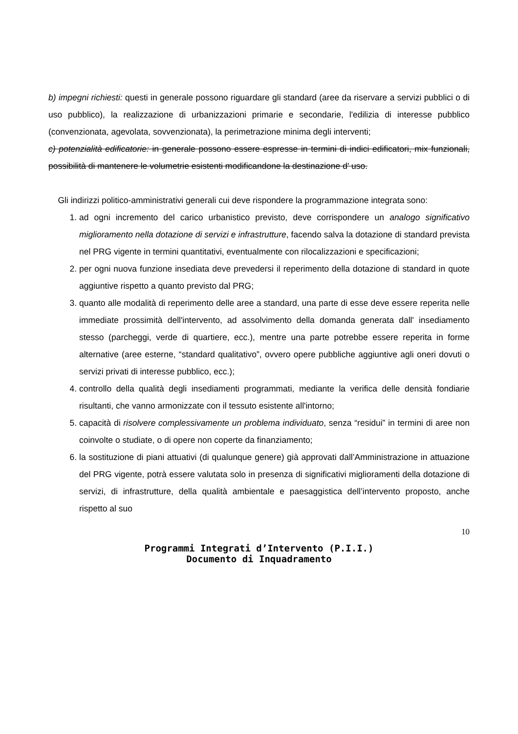b) impegni richiesti: questi in generale possono riguardare gli standard (aree da riservare a servizi pubblici o di uso pubblico), la realizzazione di urbanizzazioni primarie e secondarie, l'edilizia di interesse pubblico (convenzionata, agevolata, sovvenzionata), la perimetrazione minima degli interventi;
c) potenzialità edificatorie: in generale possono essere espresse in termini di indici edificatori, mix funzionali, possibilità di mantenere le volumetrie esistenti modificandone la destinazione d' uso.
Gli indirizzi politico-amministrativi generali cui deve rispondere la programmazione integrata sono:
1. ad ogni incremento del carico urbanistico previsto, deve corrispondere un analogo significativo miglioramento nella dotazione di servizi e infrastrutture, facendo salva la dotazione di standard prevista nel PRG vigente in termini quantitativi, eventualmente con rilocalizzazioni e specificazioni;
2. per ogni nuova funzione insediata deve prevedersi il reperimento della dotazione di standard in quote aggiuntive rispetto a quanto previsto dal PRG;
3. quanto alle modalità di reperimento delle aree a standard, una parte di esse deve essere reperita nelle immediate prossimità dell'intervento, ad assolvimento della domanda generata dall' insediamento stesso (parcheggi, verde di quartiere, ecc.), mentre una parte potrebbe essere reperita in forme alternative (aree esterne, “standard qualitativo”, ovvero opere pubbliche aggiuntive agli oneri dovuti o servizi privati di interesse pubblico, ecc.);
4. controllo della qualità degli insediamenti programmati, mediante la verifica delle densità fondiarie risultanti, che vanno armonizzate con il tessuto esistente all'intorno;
5. capacità di risolvere complessivamente un problema individuato, senza “residui” in termini di aree non coinvolte o studiate, o di opere non coperte da finanziamento;
6. la sostituzione di piani attuativi (di qualunque genere) già approvati dall’Amministrazione in attuazione del PRG vigente, potrà essere valutata solo in presenza di significativi miglioramenti della dotazione di servizi, di infrastrutture, della qualità ambientale e paesaggistica dell’intervento proposto, anche rispetto al suo
10
Programmi Integrati d’Intervento (P.I.I.)
Documento di Inquadramento